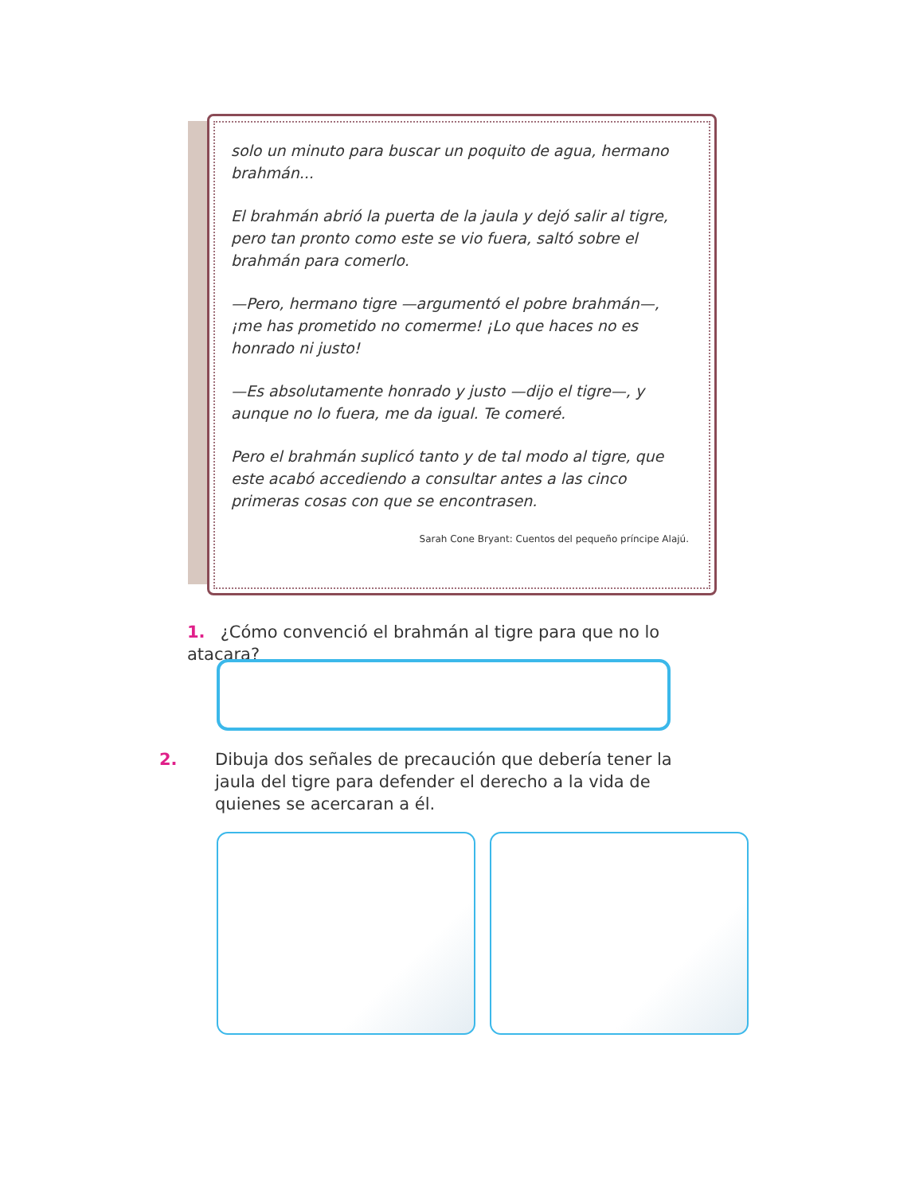solo un minuto para buscar un poquito de agua, hermano brahmán...
El brahmán abrió la puerta de la jaula y dejó salir al tigre, pero tan pronto como este se vio fuera, saltó sobre el brahmán para comerlo.
—Pero, hermano tigre —argumentó el pobre brahmán—, ¡me has prometido no comerme! ¡Lo que haces no es honrado ni justo!
—Es absolutamente honrado y justo —dijo el tigre—, y aunque no lo fuera, me da igual. Te comeré.
Pero el brahmán suplicó tanto y de tal modo al tigre, que este acabó accediendo a consultar antes a las cinco primeras cosas con que se encontrasen.
Sarah Cone Bryant: Cuentos del pequeño príncipe Alajú.
1. ¿Cómo convenció el brahmán al tigre para que no lo atacara?
2. Dibuja dos señales de precaución que debería tener la jaula del tigre para defender el derecho a la vida de quienes se acercaran a él.